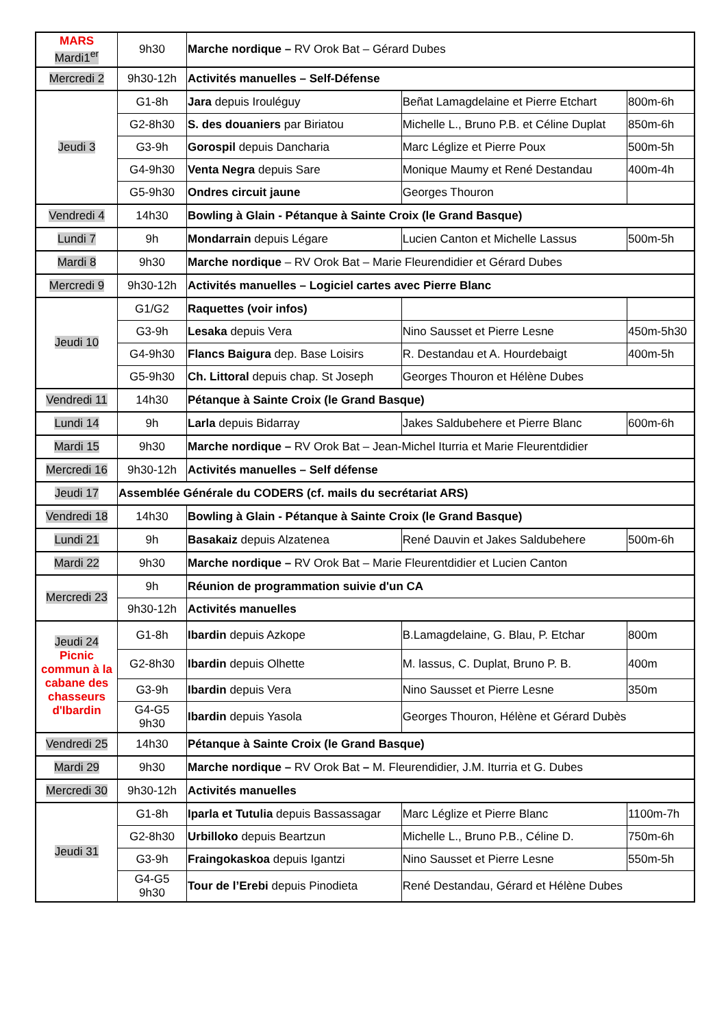| MARS Mardi1<sup>er</sup> | 9h30 | Marche nordique – RV Orok Bat – Gérard Dubes | | |
| Mercredi 2 | 9h30-12h | Activités manuelles – Self-Défense | | |
| Jeudi 3 | G1-8h | Jara depuis Irouléguy | Beñat Lamagdelaine et Pierre Etchart | 800m-6h |
| | G2-8h30 | S. des douaniers par Biriatou | Michelle L., Bruno P.B. et Céline Duplat | 850m-6h |
| | G3-9h | Gorospil depuis Dancharia | Marc Léglize et Pierre Poux | 500m-5h |
| | G4-9h30 | Venta Negra depuis Sare | Monique Maumy et René Destandau | 400m-4h |
| | G5-9h30 | Ondres circuit jaune | Georges Thouron | |
| Vendredi 4 | 14h30 | Bowling à Glain - Pétanque à Sainte Croix (le Grand Basque) | | |
| Lundi 7 | 9h | Mondarrain depuis Légare | Lucien Canton et Michelle Lassus | 500m-5h |
| Mardi 8 | 9h30 | Marche nordique – RV Orok Bat – Marie Fleurendidier et Gérard Dubes | | |
| Mercredi 9 | 9h30-12h | Activités manuelles – Logiciel cartes avec Pierre Blanc | | |
| Jeudi 10 | G1/G2 | Raquettes (voir infos) | | |
| | G3-9h | Lesaka depuis Vera | Nino Sausset et Pierre Lesne | 450m-5h30 |
| | G4-9h30 | Flancs Baigura dep. Base Loisirs | R. Destandau et A. Hourdebaigt | 400m-5h |
| | G5-9h30 | Ch. Littoral depuis chap. St Joseph | Georges Thouron et Hélène Dubes | |
| Vendredi 11 | 14h30 | Pétanque à Sainte Croix (le Grand Basque) | | |
| Lundi 14 | 9h | Larla depuis Bidarray | Jakes Saldubehere et Pierre Blanc | 600m-6h |
| Mardi 15 | 9h30 | Marche nordique – RV Orok Bat – Jean-Michel Iturria et Marie Fleurentdidier | | |
| Mercredi 16 | 9h30-12h | Activités manuelles – Self défense | | |
| Jeudi 17 | Assemblée Générale du CODERS (cf. mails du secrétariat ARS) | | | |
| Vendredi 18 | 14h30 | Bowling à Glain - Pétanque à Sainte Croix (le Grand Basque) | | |
| Lundi 21 | 9h | Basakaiz depuis Alzatenea | René Dauvin et Jakes Saldubehere | 500m-6h |
| Mardi 22 | 9h30 | Marche nordique – RV Orok Bat – Marie Fleurentdidier et Lucien Canton | | |
| Mercredi 23 | 9h | Réunion de programmation suivie d'un CA | | |
| | 9h30-12h | Activités manuelles | | |
| Jeudi 24 Picnic commun à la cabane des chasseurs d'Ibardin | G1-8h | Ibardin depuis Azkope | B.Lamagdelaine, G. Blau, P. Etchar | 800m |
| | G2-8h30 | Ibardin depuis Olhette | M. lassus, C. Duplat, Bruno P. B. | 400m |
| | G3-9h | Ibardin depuis Vera | Nino Sausset et Pierre Lesne | 350m |
| | G4-G5 9h30 | Ibardin depuis Yasola | Georges Thouron, Hélène et Gérard Dubès | |
| Vendredi 25 | 14h30 | Pétanque à Sainte Croix (le Grand Basque) | | |
| Mardi 29 | 9h30 | Marche nordique – RV Orok Bat – M. Fleurendidier, J.M. Iturria et G. Dubes | | |
| Mercredi 30 | 9h30-12h | Activités manuelles | | |
| Jeudi 31 | G1-8h | Iparla et Tutulia depuis Bassassagar | Marc Léglize et Pierre Blanc | 1100m-7h |
| | G2-8h30 | Urbilloko depuis Beartzun | Michelle L., Bruno P.B., Céline D. | 750m-6h |
| | G3-9h | Fraingokaskoa depuis Igantzi | Nino Sausset et Pierre Lesne | 550m-5h |
| | G4-G5 9h30 | Tour de l’Erebi depuis Pinodieta | René Destandau, Gérard et Hélène Dubes | |